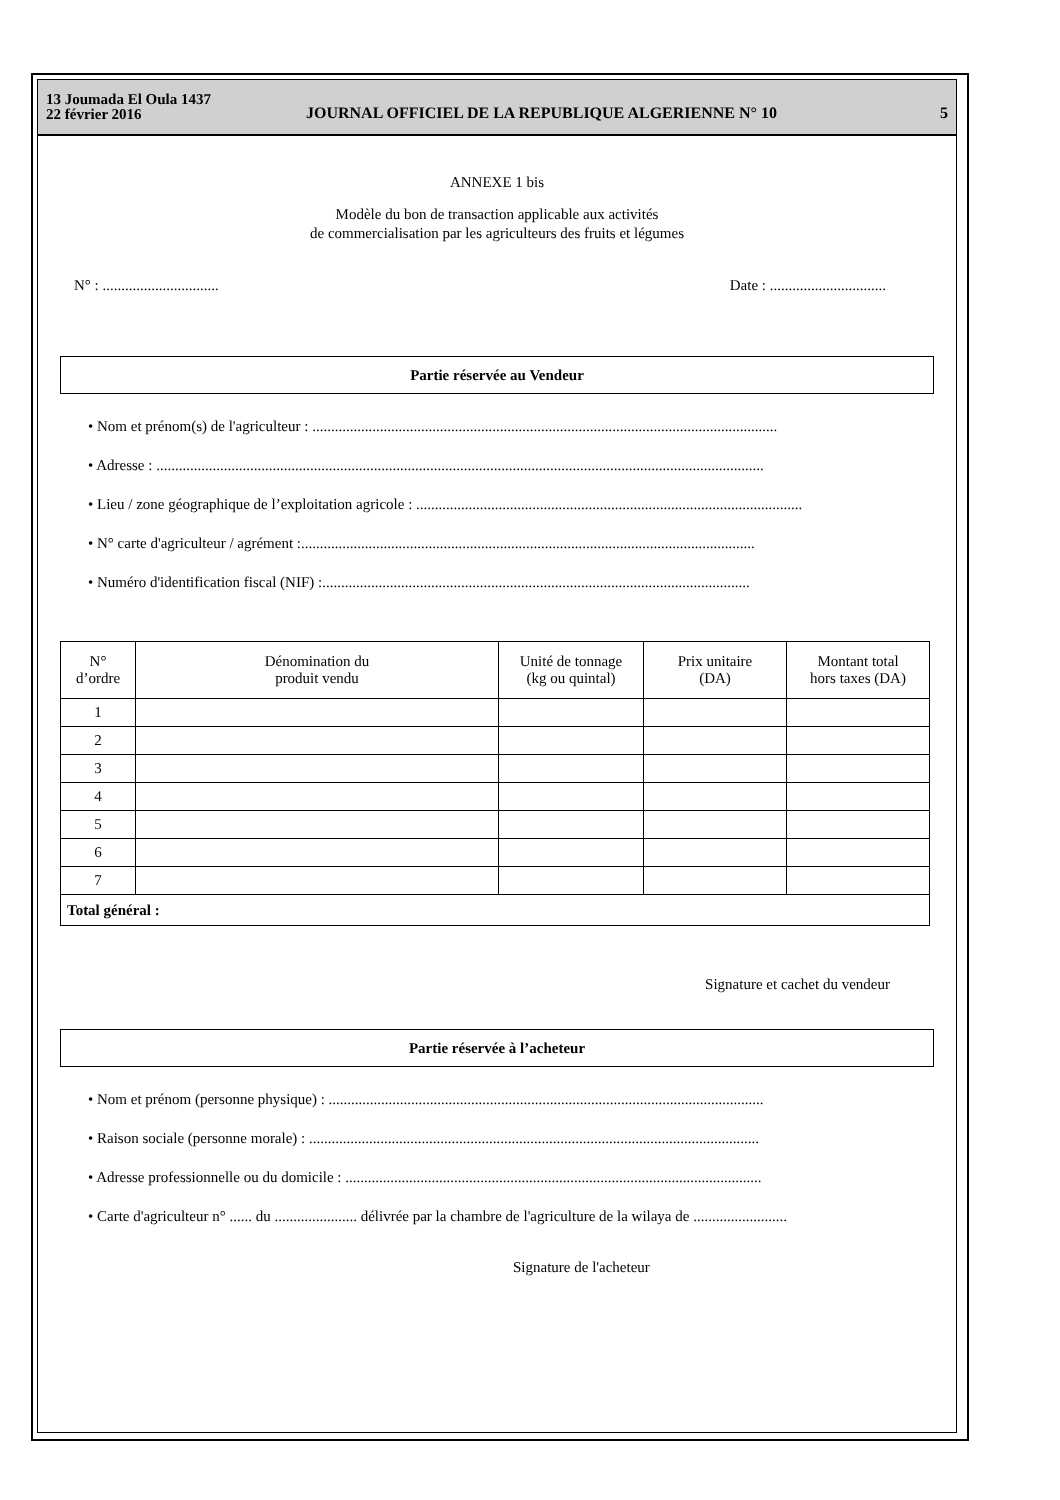13 Joumada El Oula 1437
22 février 2016
JOURNAL OFFICIEL DE LA REPUBLIQUE ALGERIENNE N° 10
5
ANNEXE 1 bis
Modèle du bon de transaction applicable aux activités
de commercialisation par les agriculteurs des fruits et légumes
N° : ............................... Date : ...............................
Partie réservée au Vendeur
• Nom et prénom(s) de l'agriculteur : ............................................................................................................................
• Adresse : ..................................................................................................................................................................
• Lieu / zone géographique de l’exploitation agricole : .......................................................................................................
• N° carte d'agriculteur / agrément :.........................................................................................................................
• Numéro d'identification fiscal (NIF) :..................................................................................................................
| N° d’ordre | Dénomination du produit vendu | Unité de tonnage (kg ou quintal) | Prix unitaire (DA) | Montant total hors taxes (DA) |
| --- | --- | --- | --- | --- |
| 1 | | | | |
| 2 | | | | |
| 3 | | | | |
| 4 | | | | |
| 5 | | | | |
| 6 | | | | |
| 7 | | | | |
| Total général : | | | | |
Signature et cachet du vendeur
Partie réservée à l’acheteur
• Nom et prénom (personne physique) : ....................................................................................................................
• Raison sociale (personne morale) : ........................................................................................................................
• Adresse professionnelle ou du domicile : ...............................................................................................................
• Carte d'agriculteur n° ...... du ...................... délivrée par la chambre de l'agriculture de la wilaya de .........................
Signature de l'acheteur